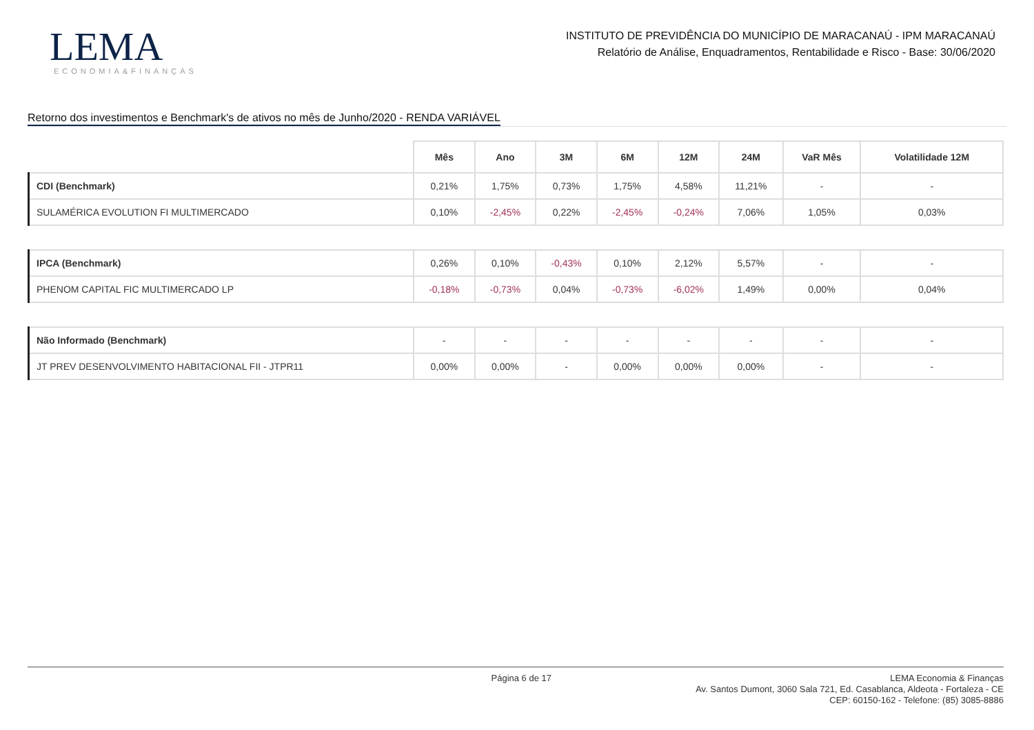LEMA
ECONOMIA&FINANÇAS
INSTITUTO DE PREVIDÊNCIA DO MUNICÍPIO DE MARACANAÚ - IPM MARACANAÚ
Relatório de Análise, Enquadramentos, Rentabilidade e Risco - Base: 30/06/2020
Retorno dos investimentos e Benchmark's de ativos no mês de Junho/2020 - RENDA VARIÁVEL
| | Mês | Ano | 3M | 6M | 12M | 24M | VaR Mês | Volatilidade 12M |
| --- | --- | --- | --- | --- | --- | --- | --- | --- |
| CDI (Benchmark) | 0,21% | 1,75% | 0,73% | 1,75% | 4,58% | 11,21% | - | - |
| SULAMÉRICA EVOLUTION FI MULTIMERCADO | 0,10% | -2,45% | 0,22% | -2,45% | -0,24% | 7,06% | 1,05% | 0,03% |
| IPCA (Benchmark) | 0,26% | 0,10% | -0,43% | 0,10% | 2,12% | 5,57% | - | - |
| PHENOM CAPITAL FIC MULTIMERCADO LP | -0,18% | -0,73% | 0,04% | -0,73% | -6,02% | 1,49% | 0,00% | 0,04% |
| Não Informado (Benchmark) | - | - | - | - | - | - | - | - |
| JT PREV DESENVOLVIMENTO HABITACIONAL FII - JTPR11 | 0,00% | 0,00% | - | 0,00% | 0,00% | 0,00% | - | - |
Página 6 de 17
LEMA Economia & Finanças
Av. Santos Dumont, 3060 Sala 721, Ed. Casablanca, Aldeota - Fortaleza - CE
CEP: 60150-162 - Telefone: (85) 3085-8886